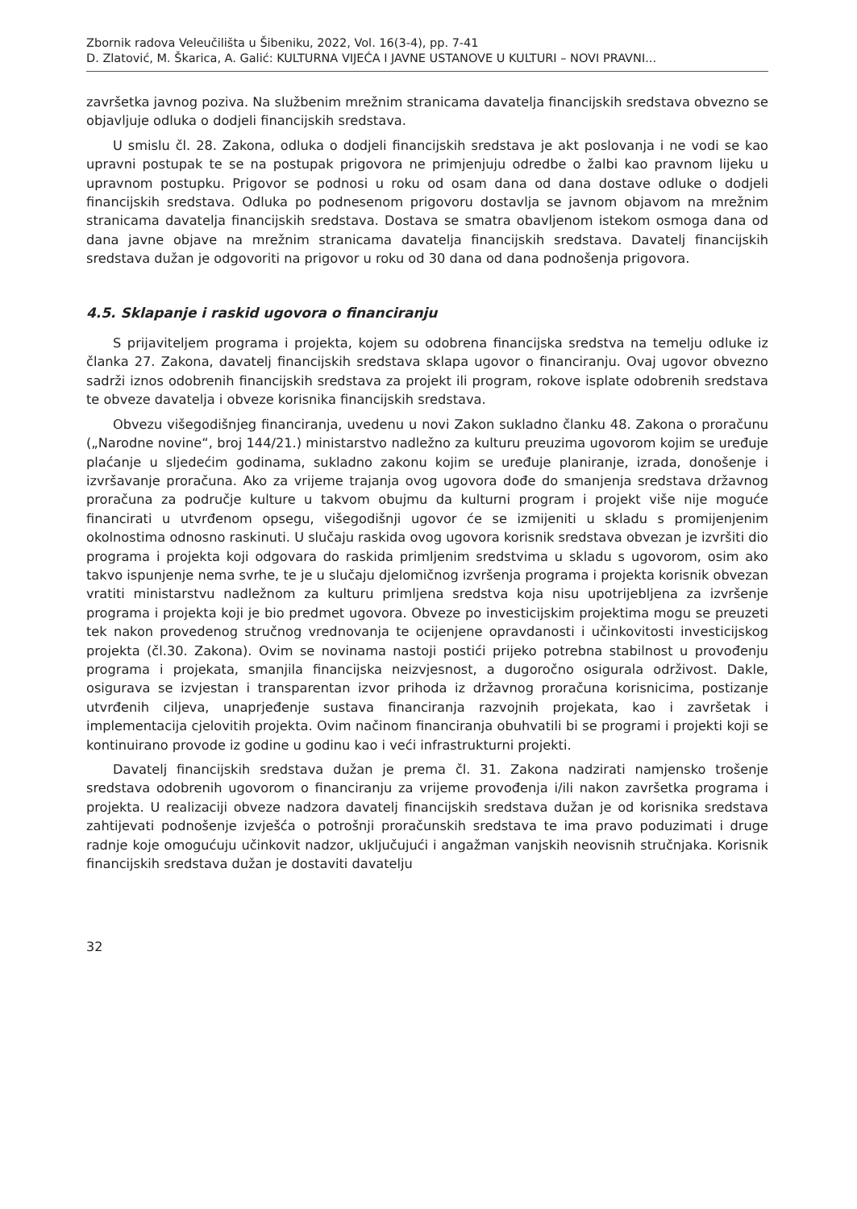Zbornik radova Veleučilišta u Šibeniku, 2022, Vol. 16(3-4), pp. 7-41
D. Zlatović, M. Škarica, A. Galić: KULTURNA VIJEĆA I JAVNE USTANOVE U KULTURI – NOVI PRAVNI...
završetka javnog poziva. Na službenim mrežnim stranicama davatelja financijskih sredstava obvezno se objavljuje odluka o dodjeli financijskih sredstava.
U smislu čl. 28. Zakona, odluka o dodjeli financijskih sredstava je akt poslovanja i ne vodi se kao upravni postupak te se na postupak prigovora ne primjenjuju odredbe o žalbi kao pravnom lijeku u upravnom postupku. Prigovor se podnosi u roku od osam dana od dana dostave odluke o dodjeli financijskih sredstava. Odluka po podnesenom prigovoru dostavlja se javnom objavom na mrežnim stranicama davatelja financijskih sredstava. Dostava se smatra obavljenom istekom osmoga dana od dana javne objave na mrežnim stranicama davatelja financijskih sredstava. Davatelj financijskih sredstava dužan je odgovoriti na prigovor u roku od 30 dana od dana podnošenja prigovora.
4.5. Sklapanje i raskid ugovora o financiranju
S prijaviteljem programa i projekta, kojem su odobrena financijska sredstva na temelju odluke iz članka 27. Zakona, davatelj financijskih sredstava sklapa ugovor o financiranju. Ovaj ugovor obvezno sadrži iznos odobrenih financijskih sredstava za projekt ili program, rokove isplate odobrenih sredstava te obveze davatelja i obveze korisnika financijskih sredstava.
Obvezu višegodišnjeg financiranja, uvedenu u novi Zakon sukladno članku 48. Zakona o proračunu („Narodne novine“, broj 144/21.) ministarstvo nadležno za kulturu preuzima ugovorom kojim se uređuje plaćanje u sljedećim godinama, sukladno zakonu kojim se uređuje planiranje, izrada, donošenje i izvršavanje proračuna. Ako za vrijeme trajanja ovog ugovora dođe do smanjenja sredstava državnog proračuna za područje kulture u takvom obujmu da kulturni program i projekt više nije moguće financirati u utvrđenom opsegu, višegodišnji ugovor će se izmijeniti u skladu s promijenjenim okolnostima odnosno raskinuti. U slučaju raskida ovog ugovora korisnik sredstava obvezan je izvršiti dio programa i projekta koji odgovara do raskida primljenim sredstvima u skladu s ugovorom, osim ako takvo ispunjenje nema svrhe, te je u slučaju djelomičnog izvršenja programa i projekta korisnik obvezan vratiti ministarstvu nadležnom za kulturu primljena sredstva koja nisu upotrijebljena za izvršenje programa i projekta koji je bio predmet ugovora. Obveze po investicijskim projektima mogu se preuzeti tek nakon provedenog stručnog vrednovanja te ocijenjene opravdanosti i učinkovitosti investicijskog projekta (čl.30. Zakona). Ovim se novinama nastoji postići prijeko potrebna stabilnost u provođenju programa i projekata, smanjila financijska neizvjesnost, a dugoročno osigurala održivost. Dakle, osigurava se izvjestan i transparentan izvor prihoda iz državnog proračuna korisnicima, postizanje utvrđenih ciljeva, unaprjeđenje sustava financiranja razvojnih projekata, kao i završetak i implementacija cjelovitih projekta. Ovim načinom financiranja obuhvatili bi se programi i projekti koji se kontinuirano provode iz godine u godinu kao i veći infrastrukturni projekti.
Davatelj financijskih sredstava dužan je prema čl. 31. Zakona nadzirati namjensko trošenje sredstava odobrenih ugovorom o financiranju za vrijeme provođenja i/ili nakon završetka programa i projekta. U realizaciji obveze nadzora davatelj financijskih sredstava dužan je od korisnika sredstava zahtijevati podnošenje izvješća o potrošnji proračunskih sredstava te ima pravo poduzimati i druge radnje koje omogućuju učinkovit nadzor, uključujući i angažman vanjskih neovisnih stručnjaka. Korisnik financijskih sredstava dužan je dostaviti davatelju
32